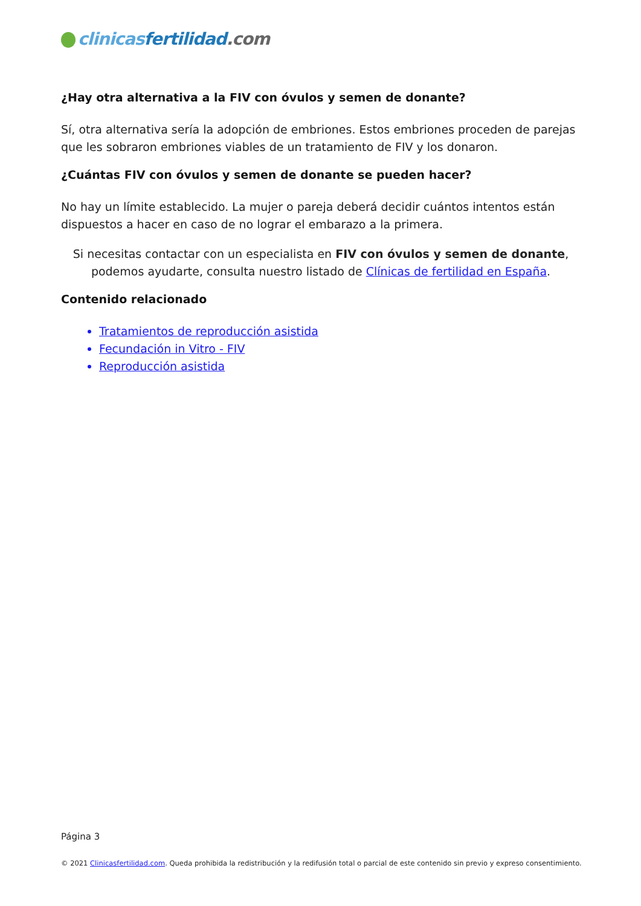clinicas fertilidad.com
¿Hay otra alternativa a la FIV con óvulos y semen de donante?
Sí, otra alternativa sería la adopción de embriones. Estos embriones proceden de parejas que les sobraron embriones viables de un tratamiento de FIV y los donaron.
¿Cuántas FIV con óvulos y semen de donante se pueden hacer?
No hay un límite establecido. La mujer o pareja deberá decidir cuántos intentos están dispuestos a hacer en caso de no lograr el embarazo a la primera.
Si necesitas contactar con un especialista en FIV con óvulos y semen de donante, podemos ayudarte, consulta nuestro listado de Clínicas de fertilidad en España.
Contenido relacionado
Tratamientos de reproducción asistida
Fecundación in Vitro - FIV
Reproducción asistida
Página 3
© 2021 Clinicasfertilidad.com. Queda prohibida la redistribución y la redifusión total o parcial de este contenido sin previo y expreso consentimiento.